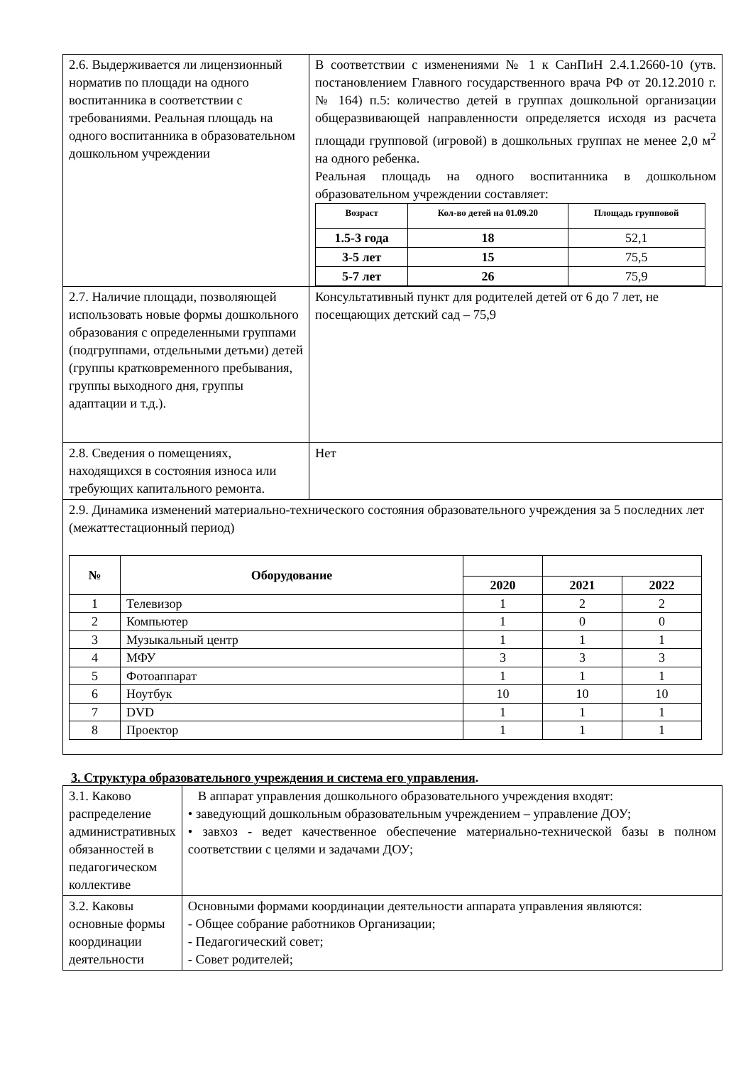| 2.6. Выдерживается ли лицензионный норматив по площади на одного воспитанника в соответствии с требованиями. Реальная площадь на одного воспитанника в образовательном дошкольном учреждении | В соответствии с изменениями № 1 к СанПиН 2.4.1.2660-10 (утв. постановлением Главного государственного врача РФ от 20.12.2010 г. № 164) п.5: количество детей в группах дошкольной организации общеразвивающей направленности определяется исходя из расчета площади групповой (игровой) в дошкольных группах не менее 2,0 м<sup>2</sup> на одного ребенка. Реальная площадь на одного воспитанника в дошкольном образовательном учреждении составляет: / Возраст / Кол-во детей на 01.09.20 / Площадь групповой / / --- / --- / --- / / 1.5-3 года / 18 / 52,1 / / 3-5 лет / 15 / 75,5 / / 5-7 лет / 26 / 75,9 / |
| 2.7. Наличие площади, позволяющей использовать новые формы дошкольного образования с определенными группами (подгруппами, отдельными детьми) детей (группы кратковременного пребывания, группы выходного дня, группы адаптации и т.д.). | Консультативный пункт для родителей детей от 6 до 7 лет, не посещающих детский сад – 75,9 |
| 2.8. Сведения о помещениях, находящихся в состояния износа или требующих капитального ремонта. | Нет |
| 2.9. Динамика изменений материально-технического состояния образовательного учреждения за 5 последних лет (межаттестационный период) / № / Оборудование / / / / / --- / --- / --- / --- / --- / / / / 2020 / 2021 / 2022 / / 1 / Телевизор / 1 / 2 / 2 / / 2 / Компьютер / 1 / 0 / 0 / / 3 / Музыкальный центр / 1 / 1 / 1 / / 4 / МФУ / 3 / 3 / 3 / / 5 / Фотоаппарат / 1 / 1 / 1 / / 6 / Ноутбук / 10 / 10 / 10 / / 7 / DVD / 1 / 1 / 1 / / 8 / Проектор / 1 / 1 / 1 / | |
3. Структура образовательного учреждения и система его управления.
| 3.1. Каково распределение административных обязанностей в педагогическом коллективе | В аппарат управления дошкольного образовательного учреждения входят: • заведующий дошкольным образовательным учреждением – управление ДОУ; • завхоз - ведет качественное обеспечение материально-технической базы в полном соответствии с целями и задачами ДОУ; |
| 3.2. Каковы основные формы координации деятельности | Основными формами координации деятельности аппарата управления являются: - Общее собрание работников Организации; - Педагогический совет; - Совет родителей; |